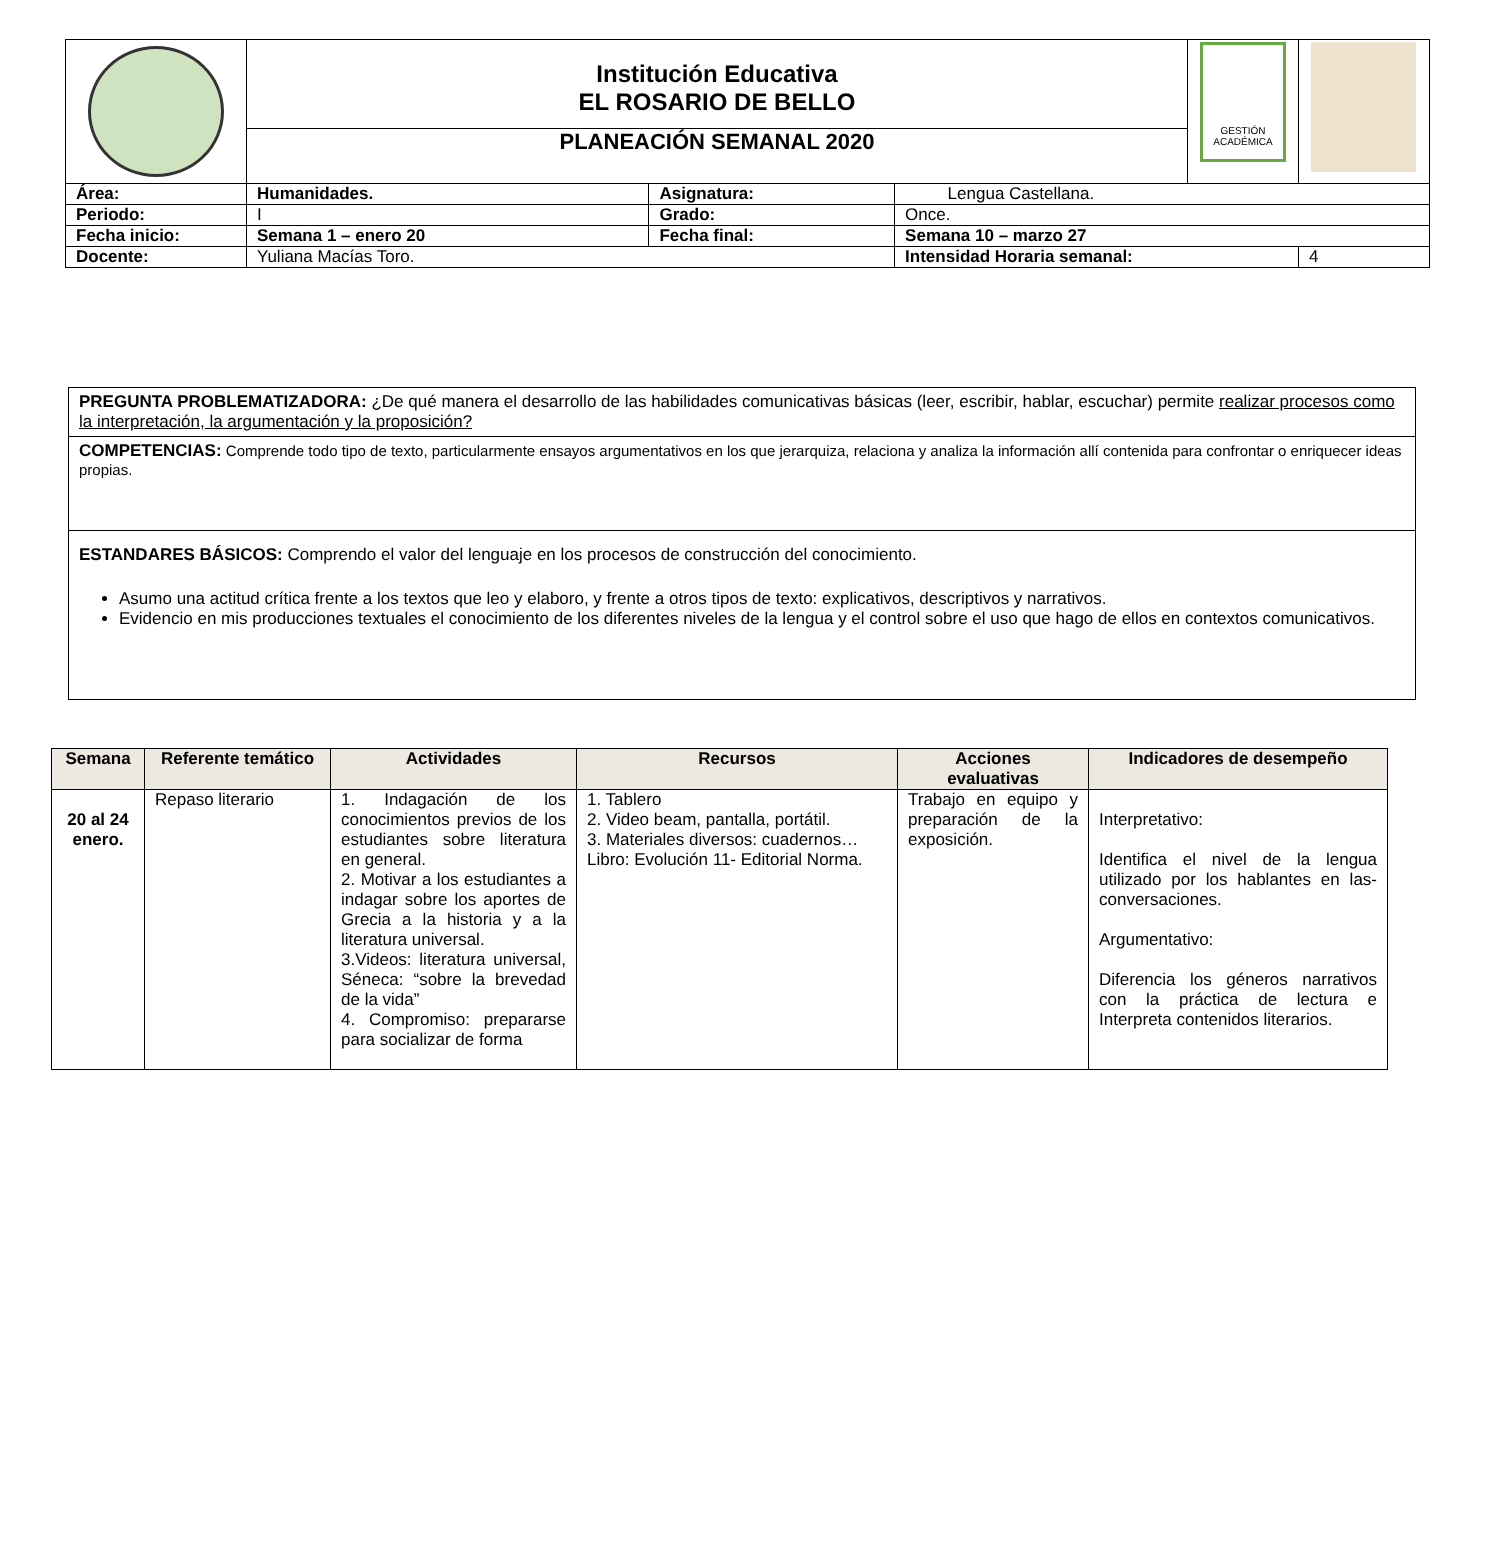| | Institución Educativa EL ROSARIO DE BELLO | | | | GESTIÓN ACADÉMICA | |
| | PLANEACIÓN SEMANAL 2020 | | | | | |
| Área: | Humanidades. | Asignatura: | Lengua Castellana. | | | |
| Periodo: | I | Grado: | Once. | | | |
| Fecha inicio: | Semana 1 – enero 20 | Fecha final: | Semana 10 – marzo 27 | | | |
| Docente: | Yuliana Macías Toro. | | | Intensidad Horaria semanal: | | 4 |
PREGUNTA PROBLEMATIZADORA: ¿De qué manera el desarrollo de las habilidades comunicativas básicas (leer, escribir, hablar, escuchar) permite realizar procesos como la interpretación, la argumentación y la proposición?
COMPETENCIAS: Comprende todo tipo de texto, particularmente ensayos argumentativos en los que jerarquiza, relaciona y analiza la información allí contenida para confrontar o enriquecer ideas propias.
ESTANDARES BÁSICOS: Comprendo el valor del lenguaje en los procesos de construcción del conocimiento.
Asumo una actitud crítica frente a los textos que leo y elaboro, y frente a otros tipos de texto: explicativos, descriptivos y narrativos.
Evidencio en mis producciones textuales el conocimiento de los diferentes niveles de la lengua y el control sobre el uso que hago de ellos en contextos comunicativos.
| Semana | Referente temático | Actividades | Recursos | Acciones evaluativas | Indicadores de desempeño |
| --- | --- | --- | --- | --- | --- |
| 20 al 24 enero. | Repaso literario | 1. Indagación de los conocimientos previos de los estudiantes sobre literatura en general. 2. Motivar a los estudiantes a indagar sobre los aportes de Grecia a la historia y a la literatura universal. 3.Videos: literatura universal, Séneca: “sobre la brevedad de la vida” 4. Compromiso: prepararse para socializar de forma | 1. Tablero 2. Video beam, pantalla, portátil. 3. Materiales diversos: cuadernos… Libro: Evolución 11- Editorial Norma. | Trabajo en equipo y preparación de la exposición. | Interpretativo: Identifica el nivel de la lengua utilizado por los hablantes en las-conversaciones. Argumentativo: Diferencia los géneros narrativos con la práctica de lectura e Interpreta contenidos literarios. |